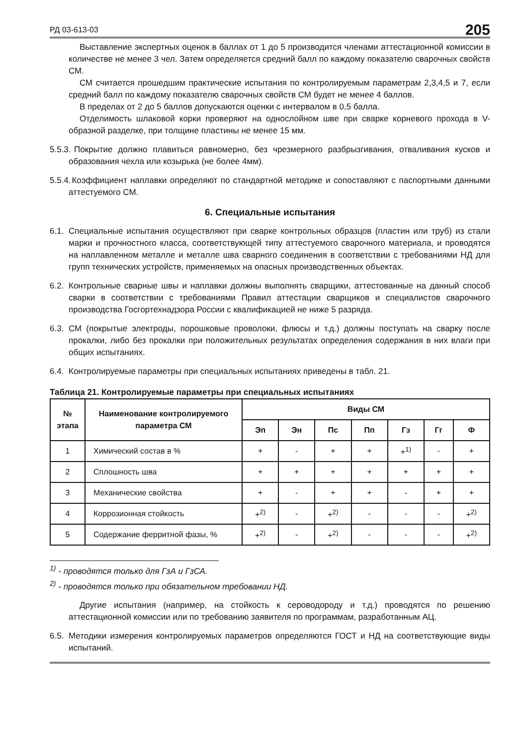РД 03-613-03 205
Выставление экспертных оценок в баллах от 1 до 5 производится членами аттестационной комиссии в количестве не менее 3 чел. Затем определяется средний балл по каждому показателю сварочных свойств СМ.
СМ считается прошедшим практические испытания по контролируемым параметрам 2,3,4,5 и 7, если средний балл по каждому показателю сварочных свойств СМ будет не менее 4 баллов.
В пределах от 2 до 5 баллов допускаются оценки с интервалом в 0,5 балла.
Отделимость шлаковой корки проверяют на однослойном шве при сварке корневого прохода в V-образной разделке, при толщине пластины не менее 15 мм.
5.5.3.
Покрытие должно плавиться равномерно, без чрезмерного разбрызгивания, отваливания кусков и образования чехла или козырька (не более 4мм).
5.5.4.
Коэффициент наплавки определяют по стандартной методике и сопоставляют с паспортными данными аттестуемого СМ.
6. Специальные испытания
6.1.
Специальные испытания осуществляют при сварке контрольных образцов (пластин или труб) из стали марки и прочностного класса, соответствующей типу аттестуемого сварочного материала, и проводятся на наплавленном металле и металле шва сварного соединения в соответствии с требованиями НД для групп технических устройств, применяемых на опасных производственных объектах.
6.2.
Контрольные сварные швы и наплавки должны выполнять сварщики, аттестованные на данный способ сварки в соответствии с требованиями Правил аттестации сварщиков и специалистов сварочного производства Госгортехнадзора России с квалификацией не ниже 5 разряда.
6.3.
СМ (покрытые электроды, порошковые проволоки, флюсы и т.д.) должны поступать на сварку после прокалки, либо без прокалки при положительных результатах определения содержания в них влаги при общих испытаниях.
6.4.
Контролируемые параметры при специальных испытаниях приведены в табл. 21.
Таблица 21. Контролируемые параметры при специальных испытаниях
| № этапа | Наименование контролируемого параметра СМ | Виды СМ | | | | | | |
| --- | --- | --- | --- | --- | --- | --- | --- | --- |
| | | Эп | Эн | Пс | Пп | Гз | Гг | Ф |
| 1 | Химический состав в % | + | - | + | + | +<sup>1)</sup> | - | + |
| 2 | Сплошность шва | + | + | + | + | + | + | + |
| 3 | Механические свойства | + | - | + | + | - | + | + |
| 4 | Коррозионная стойкость | +<sup>2)</sup> | - | +<sup>2)</sup> | - | - | - | +<sup>2)</sup> |
| 5 | Содержание ферритной фазы, % | +<sup>2)</sup> | - | +<sup>2)</sup> | - | - | - | +<sup>2)</sup> |
<sup>1)</sup> - проводятся только для ГзА и ГзСА.
<sup>2)</sup> - проводятся только при обязательном требовании НД.
Другие испытания (например, на стойкость к сероводороду и т.д.) проводятся по решению аттестационной комиссии или по требованию заявителя по программам, разработанным АЦ.
6.5.
Методики измерения контролируемых параметров определяются ГОСТ и НД на соответствующие виды испытаний.